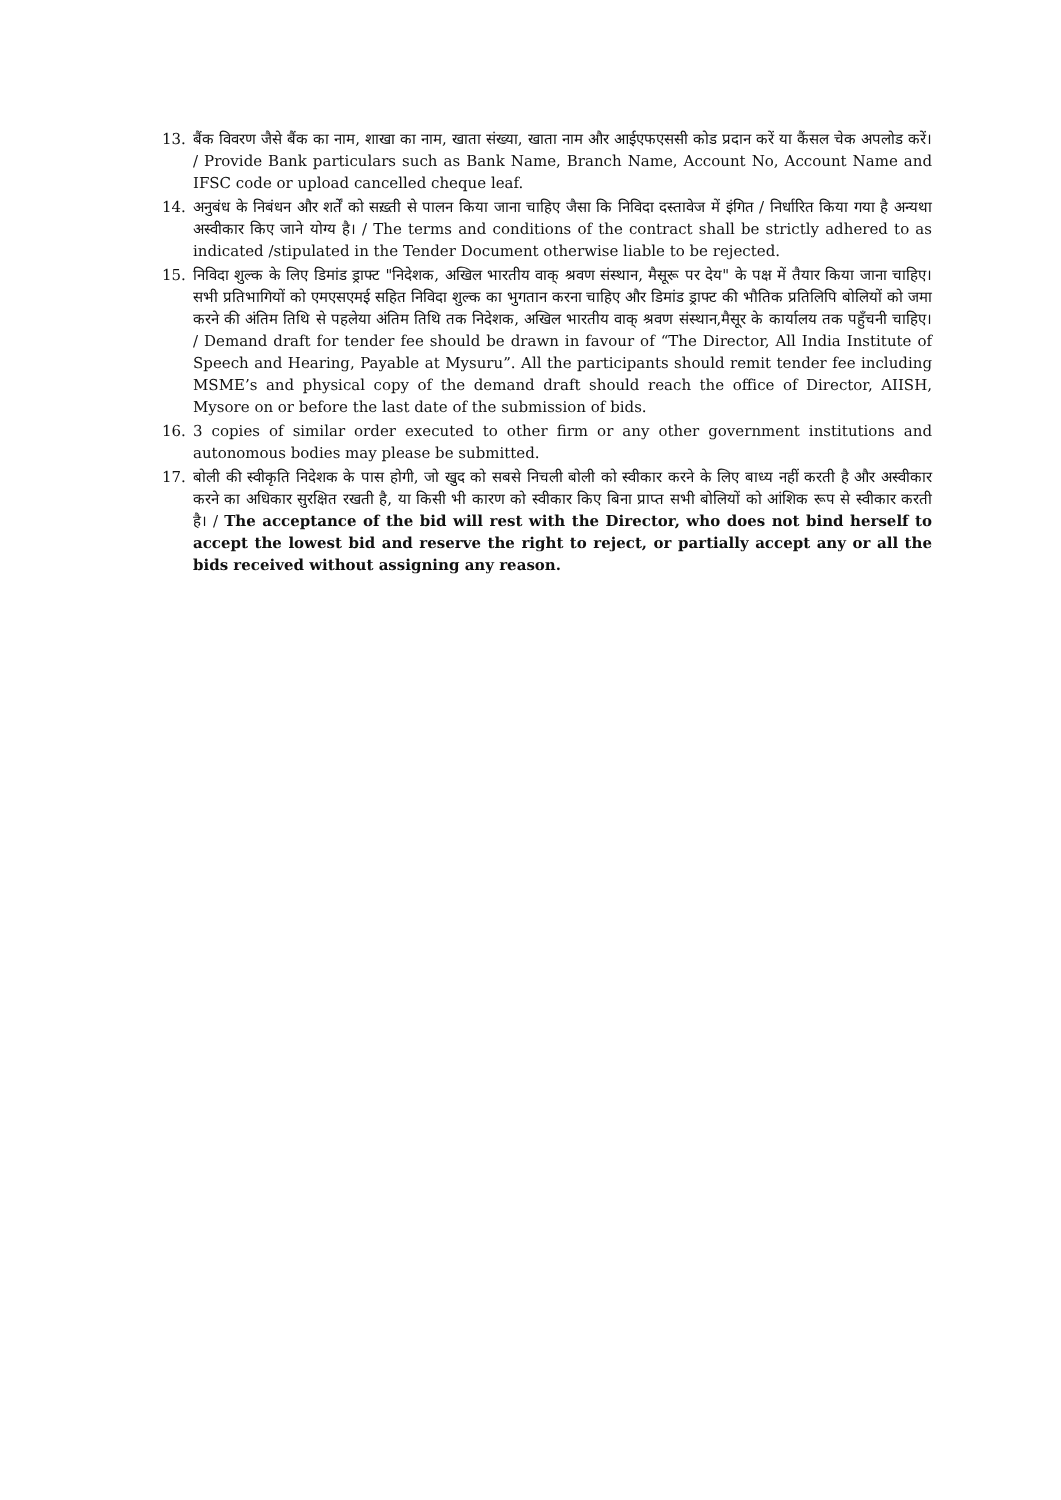13. बैंक विवरण जैसे बैंक का नाम, शाखा का नाम, खाता संख्या, खाता नाम और आईएफएससी कोड प्रदान करें या कैंसल चेक अपलोड करें। / Provide Bank particulars such as Bank Name, Branch Name, Account No, Account Name and IFSC code or upload cancelled cheque leaf.
14. अनुबंध के निबंधन और शर्तें को सख़्ती से पालन किया जाना चाहिए जैसा कि निविदा दस्तावेज में इंगित / निर्धारित किया गया है अन्यथा अस्वीकार किए जाने योग्य है। / The terms and conditions of the contract shall be strictly adhered to as indicated /stipulated in the Tender Document otherwise liable to be rejected.
15. निविदा शुल्क के लिए डिमांड ड्राफ्ट "निदेशक, अखिल भारतीय वाक् श्रवण संस्थान, मैसूरू पर देय" के पक्ष में तैयार किया जाना चाहिए।सभी प्रतिभागियों को एमएसएमई सहित निविदा शुल्क का भुगतान करना चाहिए और डिमांड ड्राफ्ट की भौतिक प्रतिलिपि बोलियों को जमा करने की अंतिम तिथि से पहलेया अंतिम तिथि तक निदेशक, अखिल भारतीय वाक् श्रवण संस्थान,मैसूर के कार्यालय तक पहुँचनी चाहिए। / Demand draft for tender fee should be drawn in favour of “The Director, All India Institute of Speech and Hearing, Payable at Mysuru”. All the participants should remit tender fee including MSME’s and physical copy of the demand draft should reach the office of Director, AIISH, Mysore on or before the last date of the submission of bids.
16. 3 copies of similar order executed to other firm or any other government institutions and autonomous bodies may please be submitted.
17. बोली की स्वीकृति निदेशक के पास होगी, जो खुद को सबसे निचली बोली को स्वीकार करने के लिए बाध्य नहीं करती है और अस्वीकार करने का अधिकार सुरक्षित रखती है, या किसी भी कारण को स्वीकार किए बिना प्राप्त सभी बोलियों को आंशिक रूप से स्वीकार करती है। / The acceptance of the bid will rest with the Director, who does not bind herself to accept the lowest bid and reserve the right to reject, or partially accept any or all the bids received without assigning any reason.